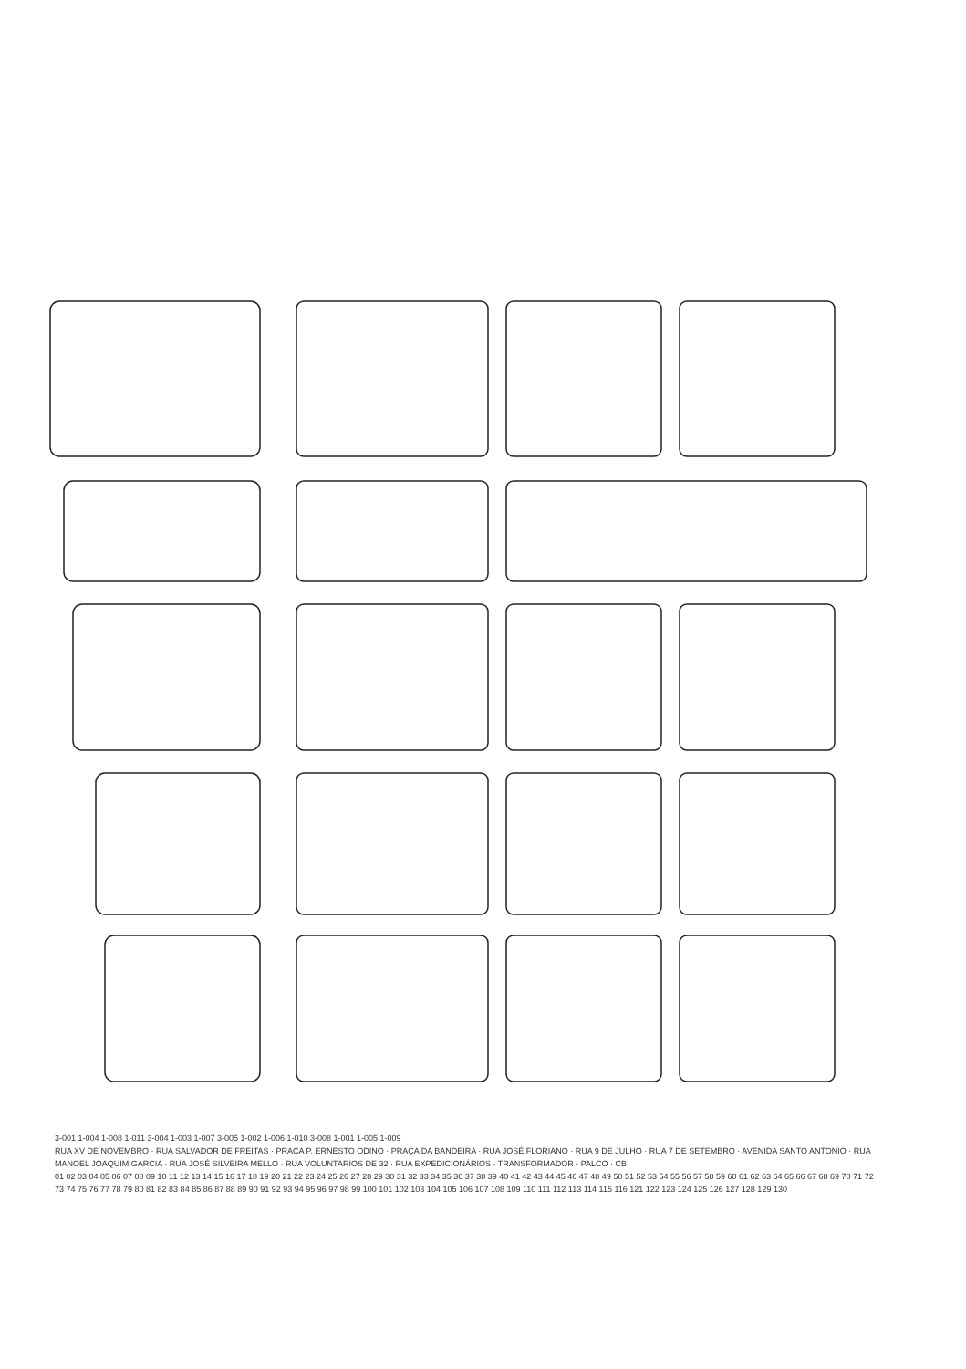3-001 1-004 1-008 1-011 3-004 1-003 1-007 3-005 1-002 1-006 1-010 3-008 1-001 1-005 1-009
RUA XV DE NOVEMBRO · RUA SALVADOR DE FREITAS · PRAÇA P. ERNESTO ODINO · PRAÇA DA BANDEIRA · RUA JOSÉ FLORIANO · RUA 9 DE JULHO · RUA 7 DE SETEMBRO · AVENIDA SANTO ANTONIO · RUA MANOEL JOAQUIM GARCIA · RUA JOSÉ SILVEIRA MELLO · RUA VOLUNTARIOS DE 32 · RUA EXPEDICIONÁRIOS · TRANSFORMADOR · PALCO · CB
01 02 03 04 05 06 07 08 09 10 11 12 13 14 15 16 17 18 19 20 21 22 23 24 25 26 27 28 29 30 31 32 33 34 35 36 37 38 39 40 41 42 43 44 45 46 47 48 49 50 51 52 53 54 55 56 57 58 59 60 61 62 63 64 65 66 67 68 69 70 71 72 73 74 75 76 77 78 79 80 81 82 83 84 85 86 87 88 89 90 91 92 93 94 95 96 97 98 99 100 101 102 103 104 105 106 107 108 109 110 111 112 113 114 115 116 121 122 123 124 125 126 127 128 129 130